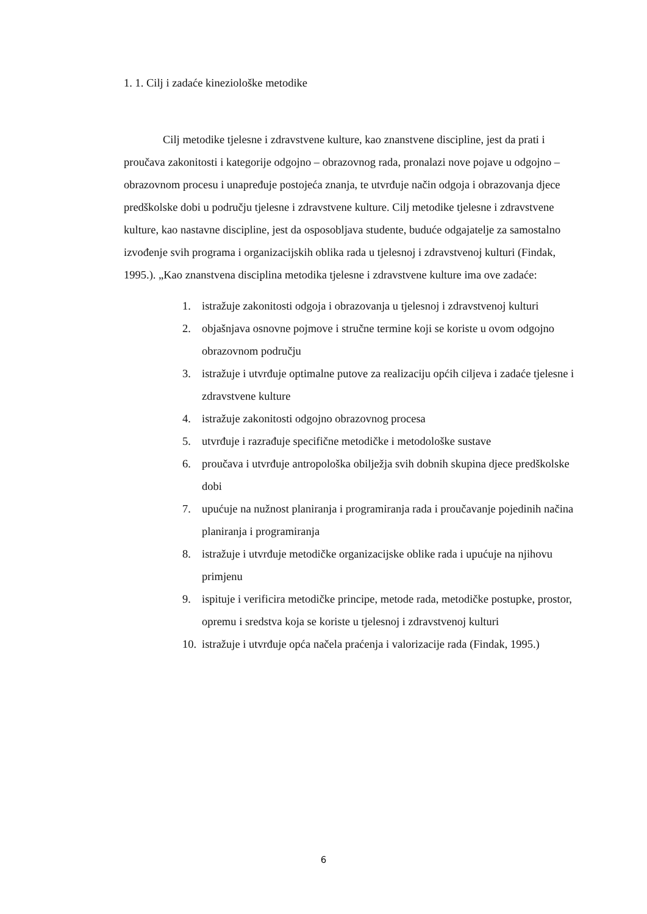1. 1. Cilj i zadaće kineziološke metodike
Cilj metodike tjelesne i zdravstvene kulture, kao znanstvene discipline, jest da prati i proučava zakonitosti i kategorije odgojno – obrazovnog rada, pronalazi nove pojave u odgojno – obrazovnom procesu i unapređuje postojeća znanja, te utvrđuje način odgoja i obrazovanja djece predškolske dobi u području tjelesne i zdravstvene kulture. Cilj metodike tjelesne i zdravstvene kulture, kao nastavne discipline, jest da osposobljava studente, buduće odgajatelje za samostalno izvođenje svih programa i organizacijskih oblika rada u tjelesnoj i zdravstvenoj kulturi (Findak, 1995.). „Kao znanstvena disciplina metodika tjelesne i zdravstvene kulture ima ove zadaće:
1. istražuje zakonitosti odgoja i obrazovanja u tjelesnoj i zdravstvenoj kulturi
2. objašnjava osnovne pojmove i stručne termine koji se koriste u ovom odgojno obrazovnom području
3. istražuje i utvrđuje optimalne putove za realizaciju općih ciljeva i zadaće tjelesne i zdravstvene kulture
4. istražuje zakonitosti odgojno obrazovnog procesa
5. utvrđuje i razrađuje specifične metodičke i metodološke sustave
6. proučava i utvrđuje antropološka obilježja svih dobnih skupina djece predškolske dobi
7. upućuje na nužnost planiranja i programiranja rada i proučavanje pojedinih načina planiranja i programiranja
8. istražuje i utvrđuje metodičke organizacijske oblike rada i upućuje na njihovu primjenu
9. ispituje i verificira metodičke principe, metode rada, metodičke postupke, prostor, opremu i sredstva koja se koriste u tjelesnoj i zdravstvenoj kulturi
10. istražuje i utvrđuje opća načela praćenja i valorizacije rada (Findak, 1995.)
6